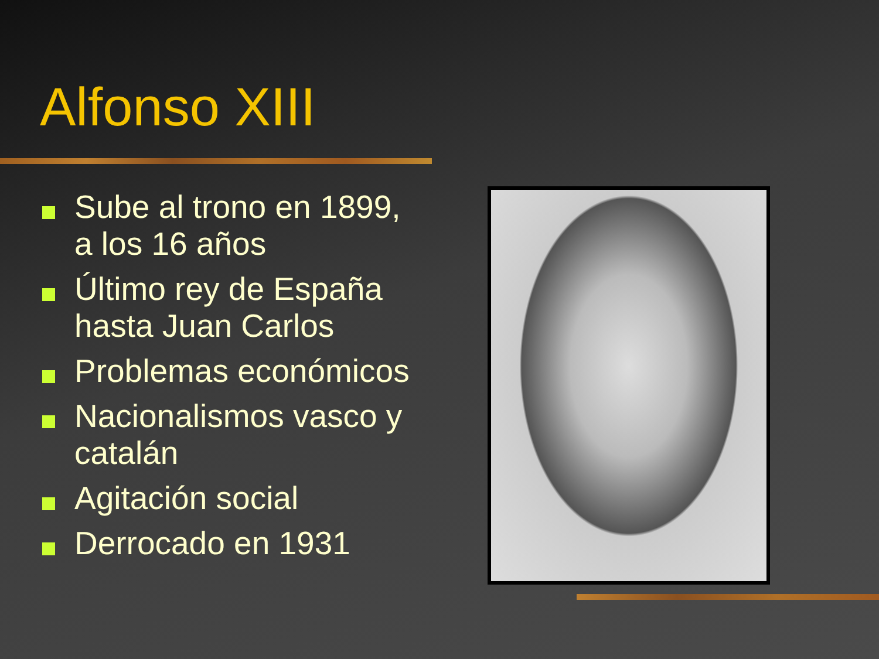Alfonso XIII
Sube al trono en 1899, a los 16 años
Último rey de España hasta Juan Carlos
Problemas económicos
Nacionalismos vasco y catalán
Agitación social
Derrocado en 1931